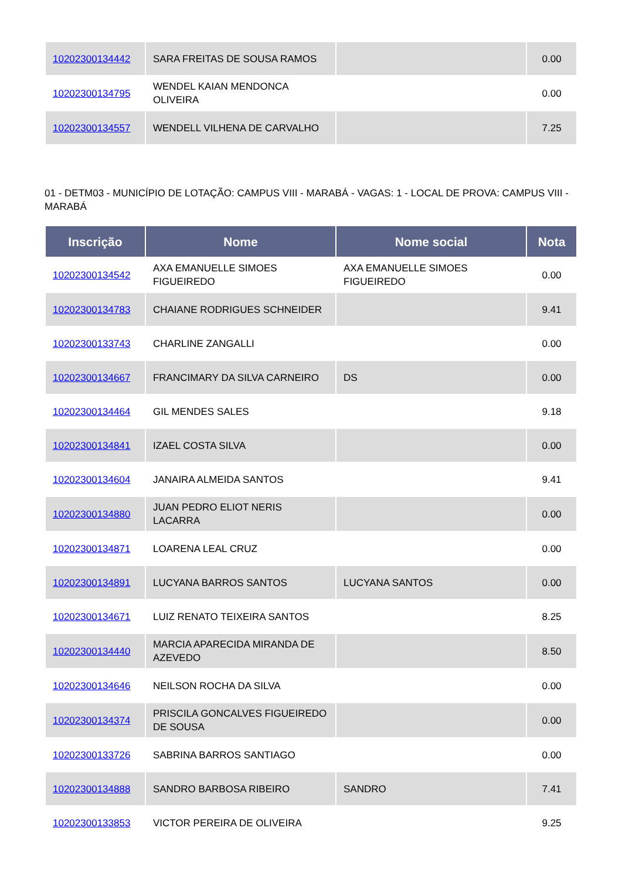| 10202300134442 | SARA FREITAS DE SOUSA RAMOS | | 0.00 |
| 10202300134795 | WENDEL KAIAN MENDONCA OLIVEIRA | | 0.00 |
| 10202300134557 | WENDELL VILHENA DE CARVALHO | | 7.25 |
01 - DETM03 - MUNICÍPIO DE LOTAÇÃO: CAMPUS VIII - MARABÁ - VAGAS: 1 - LOCAL DE PROVA: CAMPUS VIII - MARABÁ
| Inscrição | Nome | Nome social | Nota |
| --- | --- | --- | --- |
| 10202300134542 | AXA EMANUELLE SIMOES FIGUEIREDO | AXA EMANUELLE SIMOES FIGUEIREDO | 0.00 |
| 10202300134783 | CHAIANE RODRIGUES SCHNEIDER | | 9.41 |
| 10202300133743 | CHARLINE ZANGALLI | | 0.00 |
| 10202300134667 | FRANCIMARY DA SILVA CARNEIRO | DS | 0.00 |
| 10202300134464 | GIL MENDES SALES | | 9.18 |
| 10202300134841 | IZAEL COSTA SILVA | | 0.00 |
| 10202300134604 | JANAIRA ALMEIDA SANTOS | | 9.41 |
| 10202300134880 | JUAN PEDRO ELIOT NERIS LACARRA | | 0.00 |
| 10202300134871 | LOARENA LEAL CRUZ | | 0.00 |
| 10202300134891 | LUCYANA BARROS SANTOS | LUCYANA SANTOS | 0.00 |
| 10202300134671 | LUIZ RENATO TEIXEIRA SANTOS | | 8.25 |
| 10202300134440 | MARCIA APARECIDA MIRANDA DE AZEVEDO | | 8.50 |
| 10202300134646 | NEILSON ROCHA DA SILVA | | 0.00 |
| 10202300134374 | PRISCILA GONCALVES FIGUEIREDO DE SOUSA | | 0.00 |
| 10202300133726 | SABRINA BARROS SANTIAGO | | 0.00 |
| 10202300134888 | SANDRO BARBOSA RIBEIRO | SANDRO | 7.41 |
| 10202300133853 | VICTOR PEREIRA DE OLIVEIRA | | 9.25 |